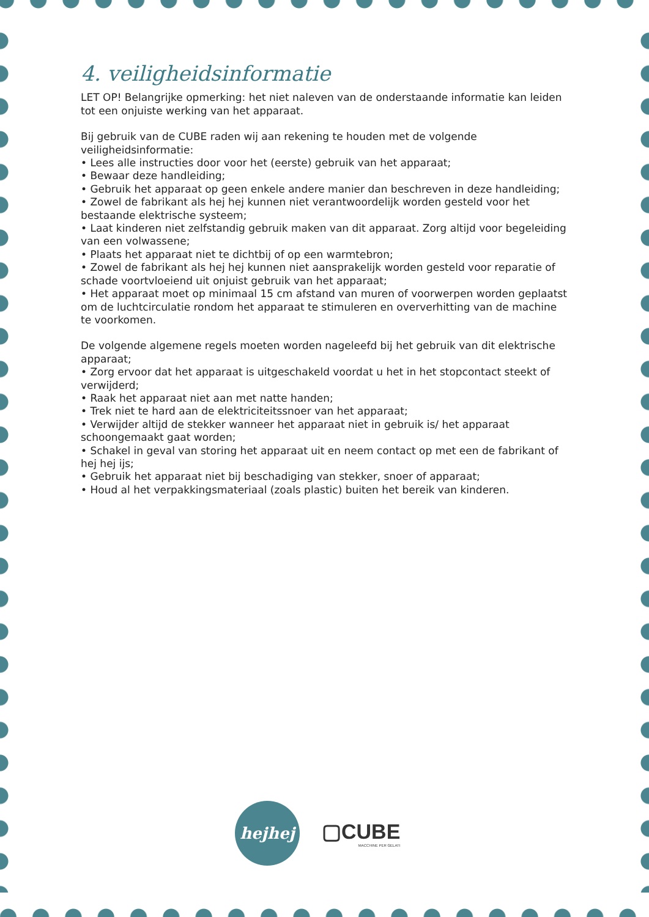4. veiligheidsinformatie
LET OP! Belangrijke opmerking: het niet naleven van de onderstaande informatie kan leiden tot een onjuiste werking van het apparaat.
Bij gebruik van de CUBE raden wij aan rekening te houden met de volgende veiligheidsinformatie:
• Lees alle instructies door voor het (eerste) gebruik van het apparaat;
• Bewaar deze handleiding;
• Gebruik het apparaat op geen enkele andere manier dan beschreven in deze handleiding;
• Zowel de fabrikant als hej hej kunnen niet verantwoordelijk worden gesteld voor het bestaande elektrische systeem;
• Laat kinderen niet zelfstandig gebruik maken van dit apparaat. Zorg altijd voor begeleiding van een volwassene;
• Plaats het apparaat niet te dichtbij of op een warmtebron;
• Zowel de fabrikant als hej hej kunnen niet aansprakelijk worden gesteld voor reparatie of schade voortvloeiend uit onjuist gebruik van het apparaat;
• Het apparaat moet op minimaal 15 cm afstand van muren of voorwerpen worden geplaatst om de luchtcirculatie rondom het apparaat te stimuleren en oververhitting van de machine te voorkomen.
De volgende algemene regels moeten worden nageleefd bij het gebruik van dit elektrische apparaat;
• Zorg ervoor dat het apparaat is uitgeschakeld voordat u het in het stopcontact steekt of verwijderd;
• Raak het apparaat niet aan met natte handen;
• Trek niet te hard aan de elektriciteitssnoer van het apparaat;
• Verwijder altijd de stekker wanneer het apparaat niet in gebruik is/ het apparaat schoongemaakt gaat worden;
• Schakel in geval van storing het apparaat uit en neem contact op met een de fabrikant of hej hej ijs;
• Gebruik het apparaat niet bij beschadiging van stekker, snoer of apparaat;
• Houd al het verpakkingsmateriaal (zoals plastic) buiten het bereik van kinderen.
hejhej
▢CUBE
MACCHINE PER GELATI